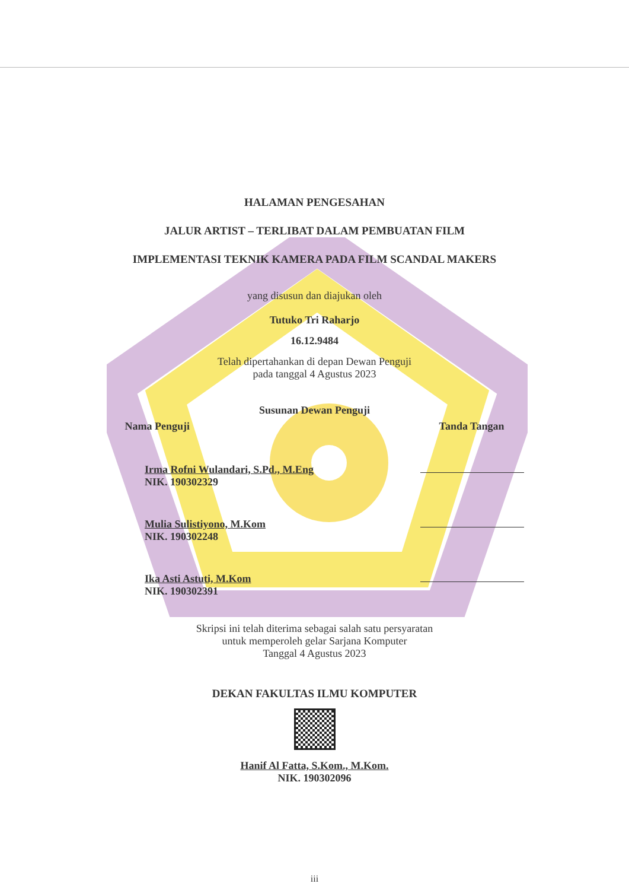HALAMAN PENGESAHAN
JALUR ARTIST – TERLIBAT DALAM PEMBUATAN FILM
IMPLEMENTASI TEKNIK KAMERA PADA FILM SCANDAL MAKERS
yang disusun dan diajukan oleh
Tutuko Tri Raharjo
16.12.9484
Telah dipertahankan di depan Dewan Penguji
pada tanggal 4 Agustus 2023
Susunan Dewan Penguji
Nama Penguji Tanda Tangan
Irma Rofni Wulandari, S.Pd., M.Eng
NIK. 190302329
Mulia Sulistiyono, M.Kom
NIK. 190302248
Ika Asti Astuti, M.Kom
NIK. 190302391
Skripsi ini telah diterima sebagai salah satu persyaratan
untuk memperoleh gelar Sarjana Komputer
Tanggal 4 Agustus 2023
DEKAN FAKULTAS ILMU KOMPUTER
Hanif Al Fatta, S.Kom., M.Kom.
NIK. 190302096
iii